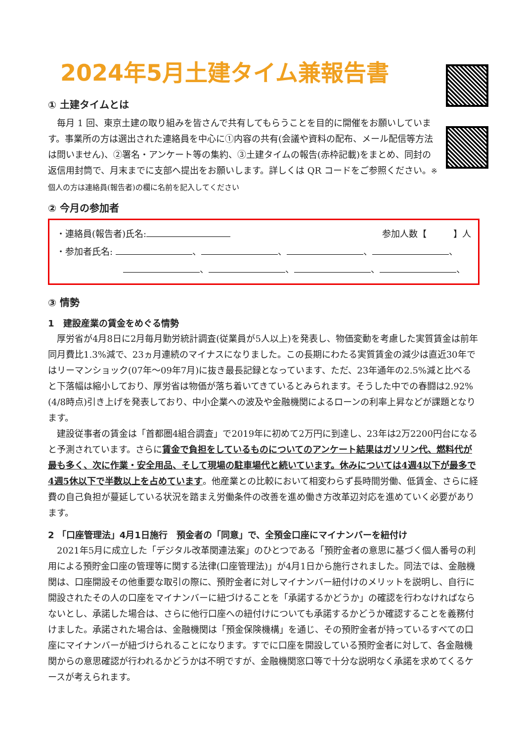2024年5月土建タイム兼報告書
① 土建タイムとは
毎月 1 回、東京土建の取り組みを皆さんで共有してもらうことを目的に開催をお願いしています。事業所の方は選出された連絡員を中心に①内容の共有(会議や資料の配布、メール配信等方法は問いません)、②署名・アンケート等の集約、③土建タイムの報告(赤枠記載)をまとめ、同封の返信用封筒で、月末までに支部へ提出をお願いします。詳しくは QR コードをご参照ください。※個人の方は連絡員(報告者)の欄に名前を記入してください
② 今月の参加者
・連絡員(報告者)氏名: 参加人数【　　　】人
・参加者氏名: 、 、 、 、
、 、 、 、
③ 情勢
1　建設産業の賃金をめぐる情勢
厚労省が4月8日に2月毎月勤労統計調査(従業員が5人以上)を発表し、物価変動を考慮した実質賃金は前年同月費比1.3%減で、23ヵ月連続のマイナスになりました。この長期にわたる実質賃金の減少は直近30年ではリーマンショック(07年～09年7月)に抜き最長記録となっています、ただ、23年通年の2.5%減と比べると下落幅は縮小しており、厚労省は物価が落ち着いてきているとみられます。そうした中での春闘は2.92%(4/8時点)引き上げを発表しており、中小企業への波及や金融機関によるローンの利率上昇などが課題となります。
建設従事者の賃金は「首都圏4組合調査」で2019年に初めて2万円に到達し、23年は2万2200円台になると予測されています。さらに賃金で負担をしているものについてのアンケート結果はガソリン代、燃料代が最も多く、次に作業・安全用品、そして現場の駐車場代と続いています。休みについては4週4以下が最多で4週5休以下で半数以上を占めています。他産業との比較において相変わらず長時間労働、低賃金、さらに経費の自己負担が蔓延している状況を踏まえ労働条件の改善を進め働き方改革辺対応を進めていく必要があります。
2 「口座管理法」4月1日施行　預金者の「同意」で、全預金口座にマイナンバーを紐付け
2021年5月に成立した「デジタル改革関連法案」のひとつである「預貯金者の意思に基づく個人番号の利用による預貯金口座の管理等に関する法律(口座管理法)」が4月1日から施行されました。同法では、金融機関は、口座開設その他重要な取引の際に、預貯金者に対しマイナンバー紐付けのメリットを説明し、自行に開設されたその人の口座をマイナンバーに紐づけることを「承諾するかどうか」の確認を行わなければならないとし、承諾した場合は、さらに他行口座への紐付けについても承諾するかどうか確認することを義務付けました。承諾された場合は、金融機関は「預金保険機構」を通じ、その預貯金者が持っているすべての口座にマイナンバーが紐づけられることになります。すでに口座を開設している預貯金者に対して、各金融機関からの意思確認が行われるかどうかは不明ですが、金融機関窓口等で十分な説明なく承諾を求めてくるケースが考えられます。